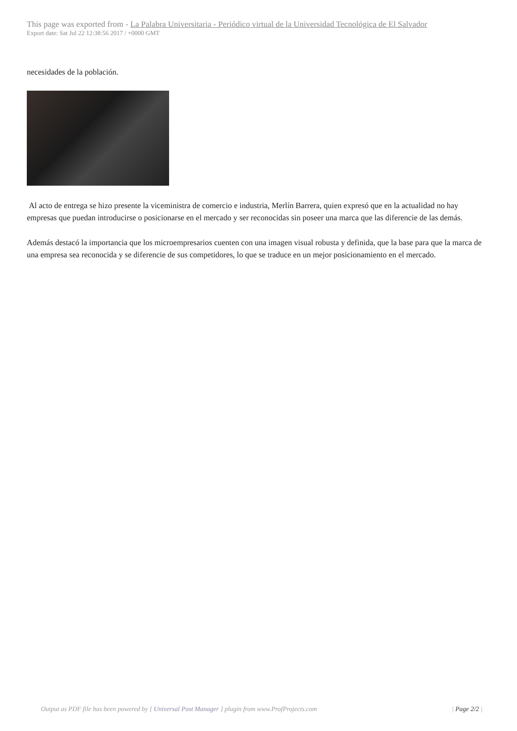This page was exported from - La Palabra Universitaria - Periódico virtual de la Universidad Tecnológica de El Salvador
Export date: Sat Jul 22 12:38:56 2017 / +0000 GMT
necesidades de la población.
Al acto de entrega se hizo presente la viceministra de comercio e industria, Merlín Barrera, quien expresó que en la actualidad no hay empresas que puedan introducirse o posicionarse en el mercado y ser reconocidas sin poseer una marca que las diferencie de las demás.
Además destacó la importancia que los microempresarios cuenten con una imagen visual robusta y definida, que la base para que la marca de una empresa sea reconocida y se diferencie de sus competidores, lo que se traduce en un mejor posicionamiento en el mercado.
Output as PDF file has been powered by [ Universal Post Manager ] plugin from www.ProfProjects.com
| Page 2/2 |